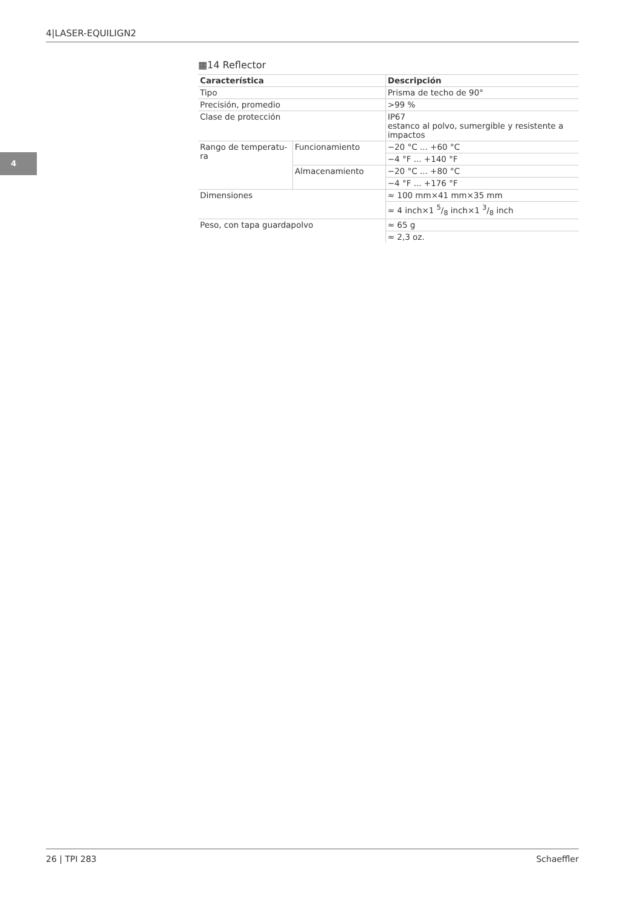4|LASER-EQUILIGN2
4
▦14 Reflector
| Característica | | Descripción |
| --- | --- | --- |
| Tipo | | Prisma de techo de 90° |
| Precisión, promedio | | >99 % |
| Clase de protección | | IP67 estanco al polvo, sumergible y resistente a impactos |
| Rango de temperatu- ra | Funcionamiento | −20 °C ... +60 °C |
| | | −4 °F ... +140 °F |
| | Almacenamiento | −20 °C ... +80 °C |
| | | −4 °F ... +176 °F |
| Dimensiones | | ≈ 100 mm×41 mm×35 mm |
| | | ≈ 4 inch×1 5/8 inch×1 3/8 inch |
| Peso, con tapa guardapolvo | | ≈ 65 g |
| | | ≈ 2,3 oz. |
26 | TPI 283 Schaeffler